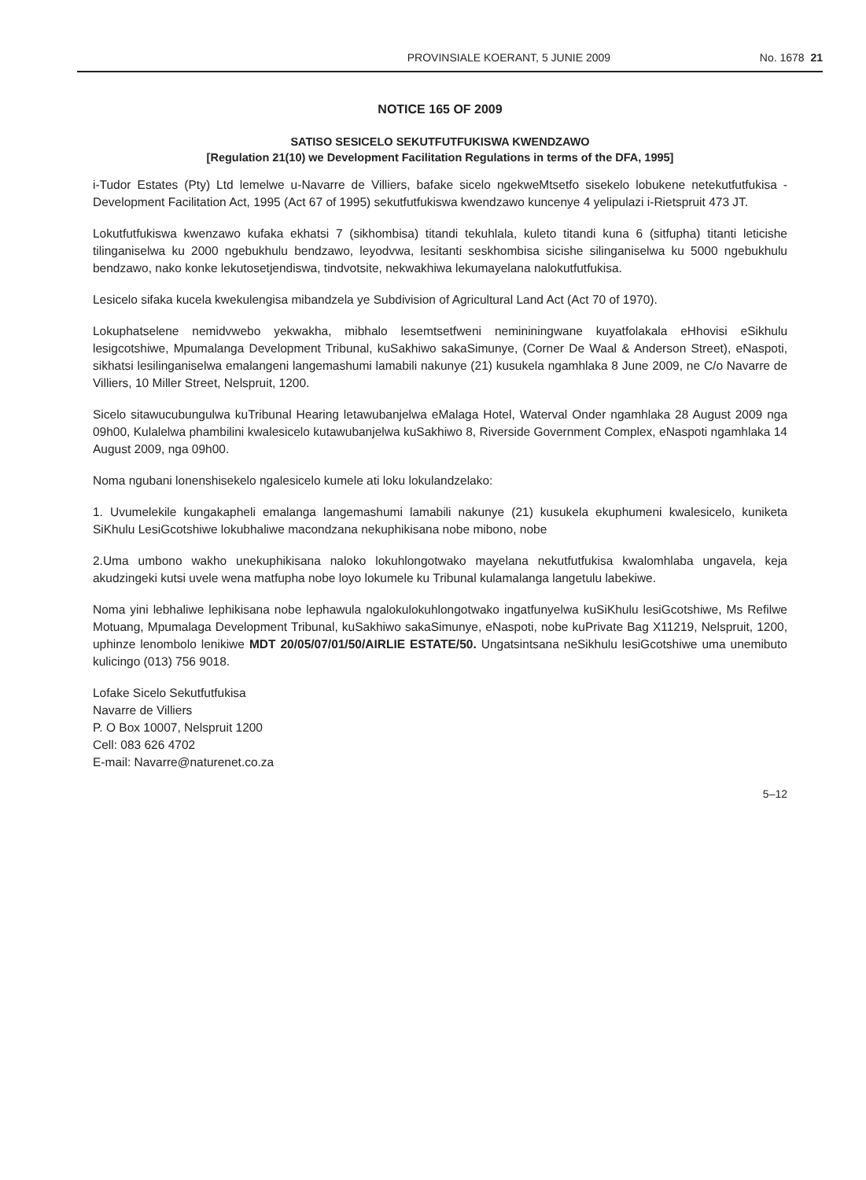PROVINSIALE KOERANT, 5 JUNIE 2009 No. 1678 21
NOTICE 165 OF 2009
SATISO SESICELO SEKUTFUTFUKISWA KWENDZAWO
[Regulation 21(10) we Development Facilitation Regulations in terms of the DFA, 1995]
i-Tudor Estates (Pty) Ltd lemelwe u-Navarre de Villiers, bafake sicelo ngekweMtsetfo sisekelo lobukene netekutfutfukisa -Development Facilitation Act, 1995 (Act 67 of 1995) sekutfutfukiswa kwendzawo kuncenye 4 yelipulazi i-Rietspruit 473 JT.
Lokutfutfukiswa kwenzawo kufaka ekhatsi 7 (sikhombisa) titandi tekuhlala, kuleto titandi kuna 6 (sitfupha) titanti leticishe tilinganiselwa ku 2000 ngebukhulu bendzawo, leyodvwa, lesitanti seskhombisa sicishe silinganiselwa ku 5000 ngebukhulu bendzawo, nako konke lekutosetjendiswa, tindvotsite, nekwakhiwa lekumayelana nalokutfutfukisa.
Lesicelo sifaka kucela kwekulengisa mibandzela ye Subdivision of Agricultural Land Act (Act 70 of 1970).
Lokuphatselene nemidvwebo yekwakha, mibhalo lesemtsetfweni nemininingwane kuyatfolakala eHhovisi eSikhulu lesigcotshiwe, Mpumalanga Development Tribunal, kuSakhiwo sakaSimunye, (Corner De Waal & Anderson Street), eNaspoti, sikhatsi lesilinganiselwa emalangeni langemashumi lamabili nakunye (21) kusukela ngamhlaka 8 June 2009, ne C/o Navarre de Villiers, 10 Miller Street, Nelspruit, 1200.
Sicelo sitawucubungulwa kuTribunal Hearing letawubanjelwa eMalaga Hotel, Waterval Onder ngamhlaka 28 August 2009 nga 09h00, Kulalelwa phambilini kwalesicelo kutawubanjelwa kuSakhiwo 8, Riverside Government Complex, eNaspoti ngamhlaka 14 August 2009, nga 09h00.
Noma ngubani lonenshisekelo ngalesicelo kumele ati loku lokulandzelako:
1. Uvumelekile kungakapheli emalanga langemashumi lamabili nakunye (21) kusukela ekuphumeni kwalesicelo, kuniketa SiKhulu LesiGcotshiwe lokubhaliwe macondzana nekuphikisana nobe mibono, nobe
2.Uma umbono wakho unekuphikisana naloko lokuhlongotwako mayelana nekutfutfukisa kwalomhlaba ungavela, keja akudzingeki kutsi uvele wena matfupha nobe loyo lokumele ku Tribunal kulamalanga langetulu labekiwe.
Noma yini lebhaliwe lephikisana nobe lephawula ngalokulokuhlongotwako ingatfunyelwa kuSiKhulu lesiGcotshiwe, Ms Refilwe Motuang, Mpumalaga Development Tribunal, kuSakhiwo sakaSimunye, eNaspoti, nobe kuPrivate Bag X11219, Nelspruit, 1200, uphinze lenombolo lenikiwe MDT 20/05/07/01/50/AIRLIE ESTATE/50. Ungatsintsana neSikhulu lesiGcotshiwe uma unemibuto kulicingo (013) 756 9018.
Lofake Sicelo Sekutfutfukisa
Navarre de Villiers
P. O Box 10007, Nelspruit 1200
Cell: 083 626 4702
E-mail: Navarre@naturenet.co.za
5–12